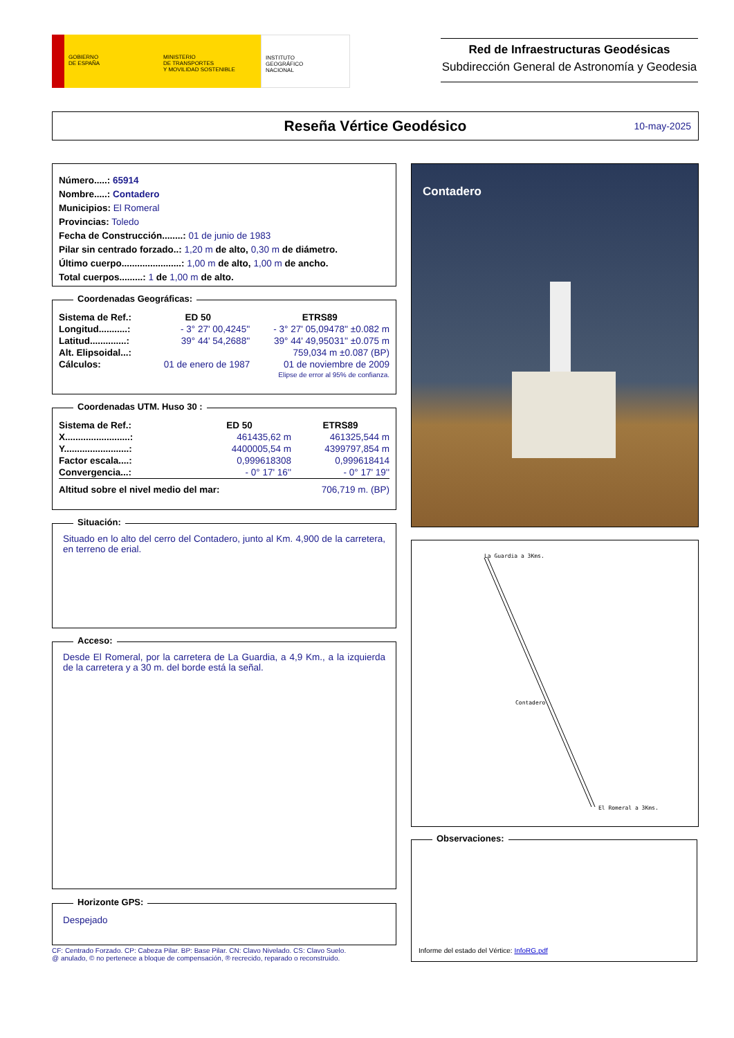GOBIERNO
DE ESPAÑA
MINISTERIO
DE TRANSPORTES
Y MOVILIDAD SOSTENIBLE
INSTITUTO
GEOGRÁFICO
NACIONAL
Red de Infraestructuras Geodésicas
Subdirección General de Astronomía y Geodesia
Reseña Vértice Geodésico
10-may-2025
Número.....: 65914
Nombre.....: Contadero
Municipios: El Romeral
Provincias: Toledo
Fecha de Construcción........: 01 de junio de 1983
Pilar sin centrado forzado..: 1,20 m de alto, 0,30 m de diámetro.
Último cuerpo.......................: 1,00 m de alto, 1,00 m de ancho.
Total cuerpos.........: 1 de 1,00 m de alto.
Coordenadas Geográficas:
| Sistema de Ref.: | ED 50 | ETRS89 |
| Longitud...........: | - 3° 27' 00,4245'' | - 3° 27' 05,09478'' ±0.082 m |
| Latitud..............: | 39° 44' 54,2688'' | 39° 44' 49,95031'' ±0.075 m |
| Alt. Elipsoidal...: | | 759,034 m ±0.087 (BP) |
| Cálculos: | 01 de enero de 1987 | 01 de noviembre de 2009 |
| | | Elipse de error al 95% de confianza. |
Coordenadas UTM. Huso 30 :
| Sistema de Ref.: | ED 50 | ETRS89 |
| X.........................: | 461435,62 m | 461325,544 m |
| Y.........................: | 4400005,54 m | 4399797,854 m |
| Factor escala....: | 0,999618308 | 0,999618414 |
| Convergencia...: | - 0° 17' 16'' | - 0° 17' 19'' |
| Altitud sobre el nivel medio del mar: | | 706,719 m. (BP) |
Situación:
Situado en lo alto del cerro del Contadero, junto al Km. 4,900 de la carretera, en terreno de erial.
Acceso:
Desde El Romeral, por la carretera de La Guardia, a 4,9 Km., a la izquierda de la carretera y a 30 m. del borde está la señal.
Horizonte GPS:
Despejado
CF: Centrado Forzado. CP: Cabeza Pilar. BP: Base Pilar. CN: Clavo Nivelado. CS: Clavo Suelo.
@ anulado, © no pertenece a bloque de compensación, ® recrecido, reparado o reconstruido.
Contadero
La Guardia a 3Kms.
Contadero
El Romeral a 3Kms.
Observaciones:
Informe del estado del Vértice: InfoRG.pdf